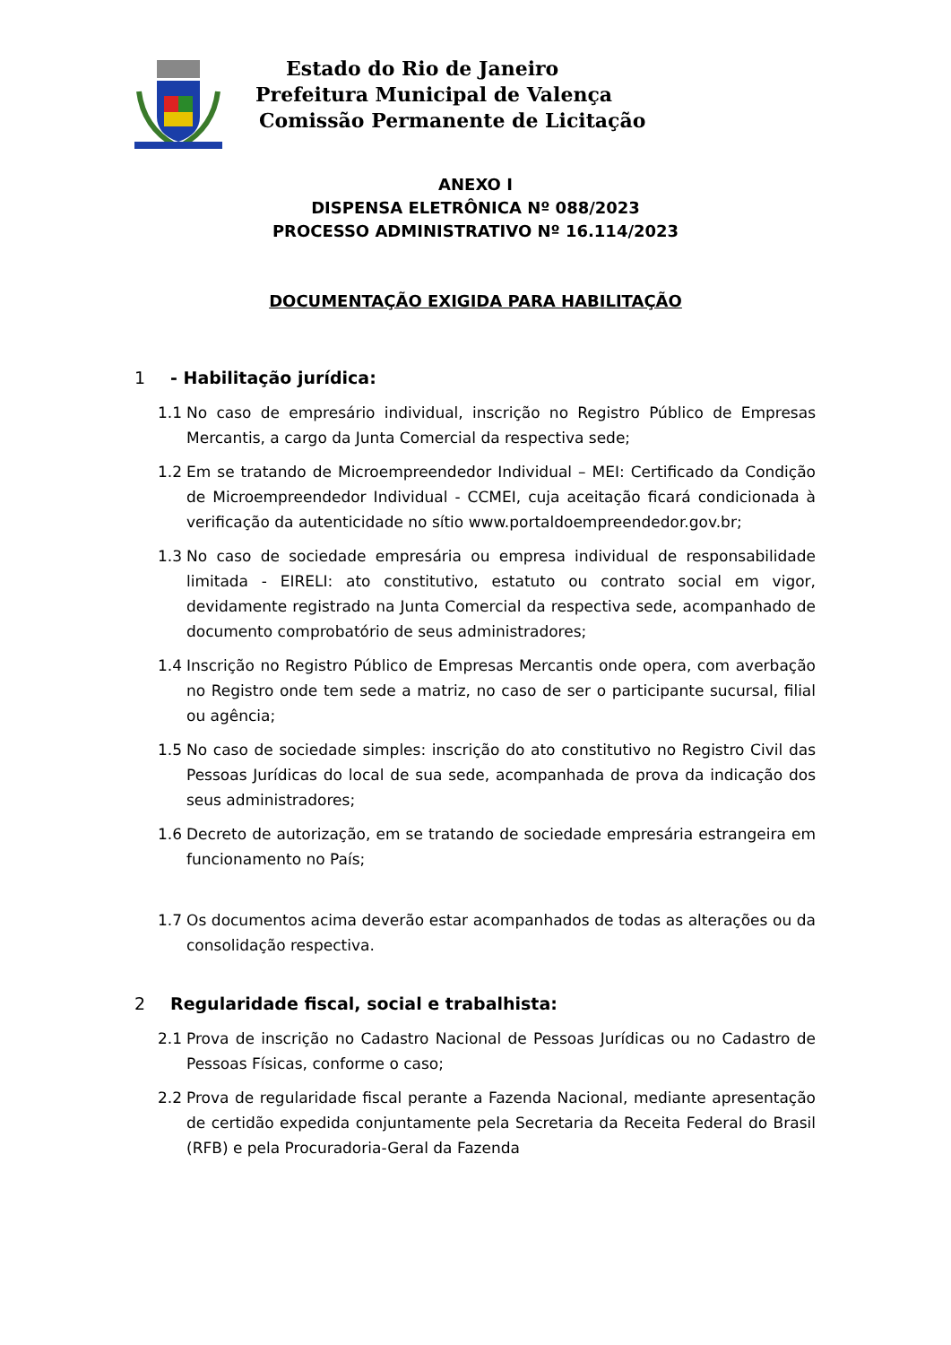Estado do Rio de Janeiro
Prefeitura Municipal de Valença
Comissão Permanente de Licitação
ANEXO I
DISPENSA ELETRÔNICA Nº 088/2023
PROCESSO ADMINISTRATIVO Nº 16.114/2023
DOCUMENTAÇÃO EXIGIDA PARA HABILITAÇÃO
1 - Habilitação jurídica:
1.1 No caso de empresário individual, inscrição no Registro Público de Empresas Mercantis, a cargo da Junta Comercial da respectiva sede;
1.2 Em se tratando de Microempreendedor Individual – MEI: Certificado da Condição de Microempreendedor Individual - CCMEI, cuja aceitação ficará condicionada à verificação da autenticidade no sítio www.portaldoempreendedor.gov.br;
1.3 No caso de sociedade empresária ou empresa individual de responsabilidade limitada - EIRELI: ato constitutivo, estatuto ou contrato social em vigor, devidamente registrado na Junta Comercial da respectiva sede, acompanhado de documento comprobatório de seus administradores;
1.4 Inscrição no Registro Público de Empresas Mercantis onde opera, com averbação no Registro onde tem sede a matriz, no caso de ser o participante sucursal, filial ou agência;
1.5 No caso de sociedade simples: inscrição do ato constitutivo no Registro Civil das Pessoas Jurídicas do local de sua sede, acompanhada de prova da indicação dos seus administradores;
1.6 Decreto de autorização, em se tratando de sociedade empresária estrangeira em funcionamento no País;
1.7 Os documentos acima deverão estar acompanhados de todas as alterações ou da consolidação respectiva.
2 Regularidade fiscal, social e trabalhista:
2.1 Prova de inscrição no Cadastro Nacional de Pessoas Jurídicas ou no Cadastro de Pessoas Físicas, conforme o caso;
2.2 Prova de regularidade fiscal perante a Fazenda Nacional, mediante apresentação de certidão expedida conjuntamente pela Secretaria da Receita Federal do Brasil (RFB) e pela Procuradoria-Geral da Fazenda